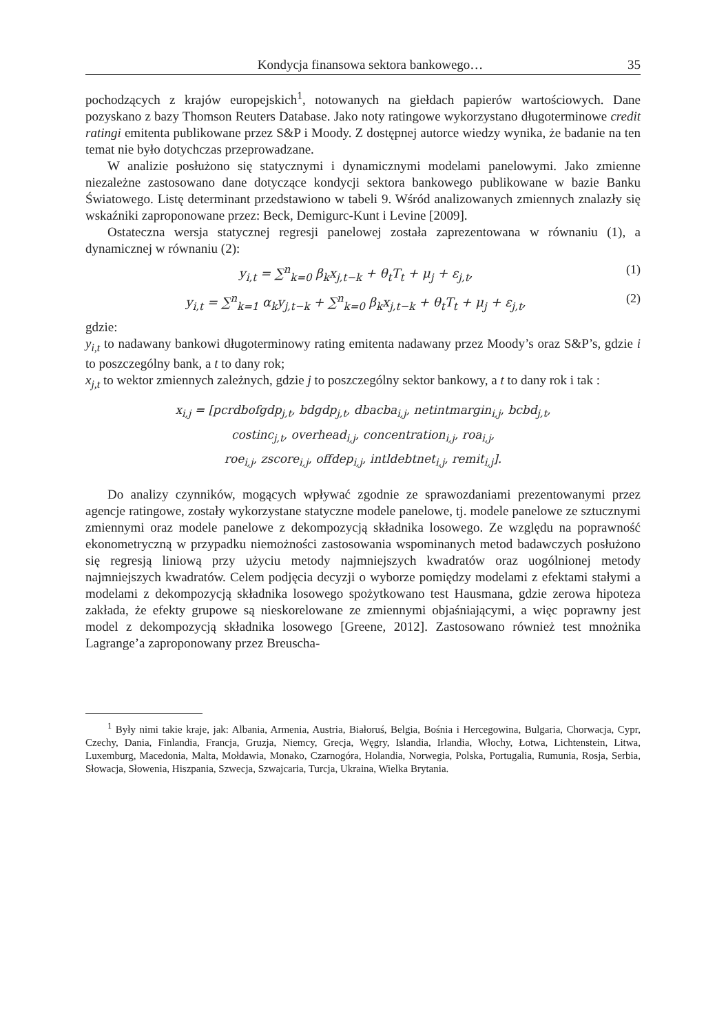Kondycja finansowa sektora bankowego… 35
pochodzących z krajów europejskich<sup>1</sup>, notowanych na giełdach papierów wartościowych. Dane pozyskano z bazy Thomson Reuters Database. Jako noty ratingowe wykorzystano długoterminowe credit ratingi emitenta publikowane przez S&P i Moody. Z dostępnej autorce wiedzy wynika, że badanie na ten temat nie było dotychczas przeprowadzane.
W analizie posłużono się statycznymi i dynamicznymi modelami panelowymi. Jako zmienne niezależne zastosowano dane dotyczące kondycji sektora bankowego publikowane w bazie Banku Światowego. Listę determinant przedstawiono w tabeli 9. Wśród analizowanych zmiennych znalazły się wskaźniki zaproponowane przez: Beck, Demigurc-Kunt i Levine [2009].
Ostateczna wersja statycznej regresji panelowej została zaprezentowana w równaniu (1), a dynamicznej w równaniu (2):
y<sub>i,t</sub> = ∑<sup>n</sup><sub>k=0</sub> β<sub>k</sub>x<sub>j,t−k</sub> + θ<sub>t</sub>T<sub>t</sub> + μ<sub>j</sub> + ε<sub>j,t</sub>, (1)
y<sub>i,t</sub> = ∑<sup>n</sup><sub>k=1</sub> α<sub>k</sub>y<sub>j,t−k</sub> + ∑<sup>n</sup><sub>k=0</sub> β<sub>k</sub>x<sub>j,t−k</sub> + θ<sub>t</sub>T<sub>t</sub> + μ<sub>j</sub> + ε<sub>j,t</sub>, (2)
gdzie:
y<sub>i,t</sub> to nadawany bankowi długoterminowy rating emitenta nadawany przez Moody’s oraz S&P’s, gdzie i to poszczególny bank, a t to dany rok;
x<sub>j,t</sub> to wektor zmiennych zależnych, gdzie j to poszczególny sektor bankowy, a t to dany rok i tak :
x<sub>i,j</sub> = [pcrdbofgdp<sub>j,t</sub>, bdgdp<sub>j,t</sub>, dbacba<sub>i,j</sub>, netintmargin<sub>i,j</sub>, bcbd<sub>j,t</sub>,
costinc<sub>j,t</sub>, overhead<sub>i,j</sub>, concentration<sub>i,j</sub>, roa<sub>i,j</sub>,
roe<sub>i,j</sub>, zscore<sub>i,j</sub>, offdep<sub>i,j</sub>, intldebtnet<sub>i,j</sub>, remit<sub>i,j</sub>].
Do analizy czynników, mogących wpływać zgodnie ze sprawozdaniami prezentowanymi przez agencje ratingowe, zostały wykorzystane statyczne modele panelowe, tj. modele panelowe ze sztucznymi zmiennymi oraz modele panelowe z dekompozycją składnika losowego. Ze względu na poprawność ekonometryczną w przypadku niemożności zastosowania wspominanych metod badawczych posłużono się regresją liniową przy użyciu metody najmniejszych kwadratów oraz uogólnionej metody najmniejszych kwadratów. Celem podjęcia decyzji o wyborze pomiędzy modelami z efektami stałymi a modelami z dekompozycją składnika losowego spożytkowano test Hausmana, gdzie zerowa hipoteza zakłada, że efekty grupowe są nieskorelowane ze zmiennymi objaśniającymi, a więc poprawny jest model z dekompozycją składnika losowego [Greene, 2012]. Zastosowano również test mnożnika Lagrange’a zaproponowany przez Breuscha-
<sup>1</sup> Były nimi takie kraje, jak: Albania, Armenia, Austria, Białoruś, Belgia, Bośnia i Hercegowina, Bulgaria, Chorwacja, Cypr, Czechy, Dania, Finlandia, Francja, Gruzja, Niemcy, Grecja, Węgry, Islandia, Irlandia, Włochy, Łotwa, Lichtenstein, Litwa, Luxemburg, Macedonia, Malta, Mołdawia, Monako, Czarnogóra, Holandia, Norwegia, Polska, Portugalia, Rumunia, Rosja, Serbia, Słowacja, Słowenia, Hiszpania, Szwecja, Szwajcaria, Turcja, Ukraina, Wielka Brytania.